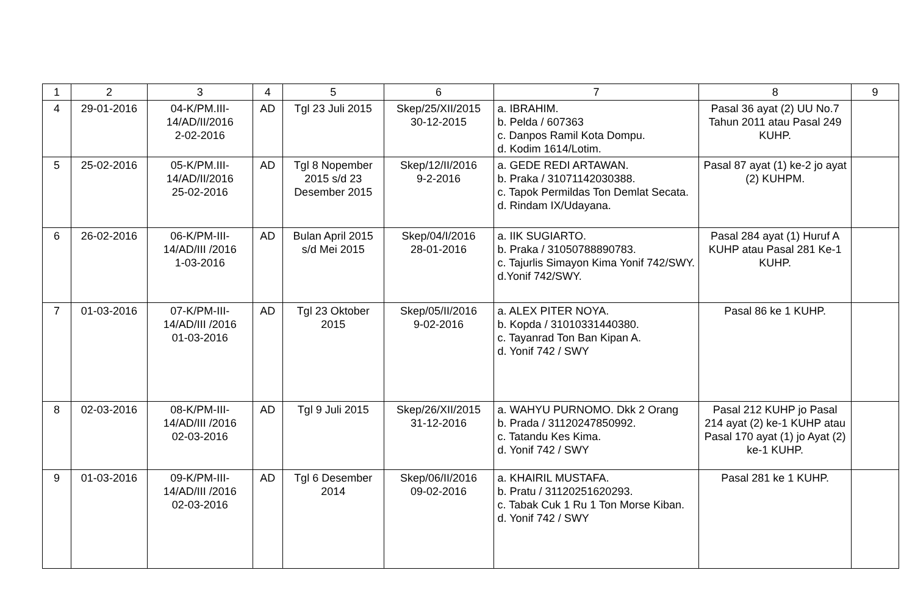| 1 | 2 | 3 | 4 | 5 | 6 | 7 | 8 | 9 |
| --- | --- | --- | --- | --- | --- | --- | --- | --- |
| 4 | 29-01-2016 | 04-K/PM.III- 14/AD/II/2016 2-02-2016 | AD | Tgl 23 Juli 2015 | Skep/25/XII/2015 30-12-2015 | a. IBRAHIM. b. Pelda / 607363 c. Danpos Ramil Kota Dompu. d. Kodim 1614/Lotim. | Pasal 36 ayat (2) UU No.7 Tahun 2011 atau Pasal 249 KUHP. | |
| 5 | 25-02-2016 | 05-K/PM.III- 14/AD/II/2016 25-02-2016 | AD | Tgl 8 Nopember 2015 s/d 23 Desember 2015 | Skep/12/II/2016 9-2-2016 | a. GEDE REDI ARTAWAN. b. Praka / 31071142030388. c. Tapok Permildas Ton Demlat Secata. d. Rindam IX/Udayana. | Pasal 87 ayat (1) ke-2 jo ayat (2) KUHPM. | |
| 6 | 26-02-2016 | 06-K/PM-III- 14/AD/III /2016 1-03-2016 | AD | Bulan April 2015 s/d Mei 2015 | Skep/04/I/2016 28-01-2016 | a. IIK SUGIARTO. b. Praka / 31050788890783. c. Tajurlis Simayon Kima Yonif 742/SWY. d.Yonif 742/SWY. | Pasal 284 ayat (1) Huruf A KUHP atau Pasal 281 Ke-1 KUHP. | |
| 7 | 01-03-2016 | 07-K/PM-III- 14/AD/III /2016 01-03-2016 | AD | Tgl 23 Oktober 2015 | Skep/05/II/2016 9-02-2016 | a. ALEX PITER NOYA. b. Kopda / 31010331440380. c. Tayanrad Ton Ban Kipan A. d. Yonif 742 / SWY | Pasal 86 ke 1 KUHP. | |
| 8 | 02-03-2016 | 08-K/PM-III- 14/AD/III /2016 02-03-2016 | AD | Tgl 9 Juli 2015 | Skep/26/XII/2015 31-12-2016 | a. WAHYU PURNOMO. Dkk 2 Orang b. Prada / 31120247850992. c. Tatandu Kes Kima. d. Yonif 742 / SWY | Pasal 212 KUHP jo Pasal 214 ayat (2) ke-1 KUHP atau Pasal 170 ayat (1) jo Ayat (2) ke-1 KUHP. | |
| 9 | 01-03-2016 | 09-K/PM-III- 14/AD/III /2016 02-03-2016 | AD | Tgl 6 Desember 2014 | Skep/06/II/2016 09-02-2016 | a. KHAIRIL MUSTAFA. b. Pratu / 31120251620293. c. Tabak Cuk 1 Ru 1 Ton Morse Kiban. d. Yonif 742 / SWY | Pasal 281 ke 1 KUHP. | |